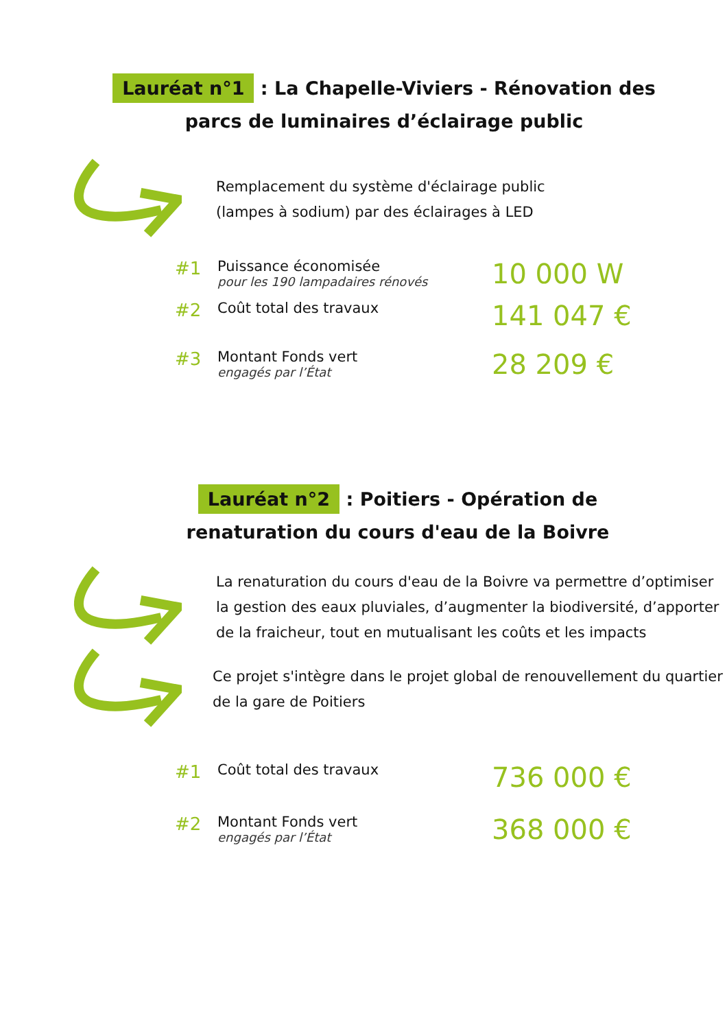Lauréat n°1 : La Chapelle-Viviers - Rénovation des parcs de luminaires d’éclairage public
Remplacement du système d'éclairage public
(lampes à sodium) par des éclairages à LED
#1
Puissance économisée
pour les 190 lampadaires rénovés
10 000 W
#2
Coût total des travaux
141 047 €
#3
Montant Fonds vert
engagés par l’État
28 209 €
Lauréat n°2 : Poitiers - Opération de renaturation du cours d'eau de la Boivre
La renaturation du cours d'eau de la Boivre va permettre d’optimiser la gestion des eaux pluviales, d’augmenter la biodiversité, d’apporter de la fraicheur, tout en mutualisant les coûts et les impacts
Ce projet s'intègre dans le projet global de renouvellement du quartier de la gare de Poitiers
#1
Coût total des travaux
736 000 €
#2
Montant Fonds vert
engagés par l’État
368 000 €